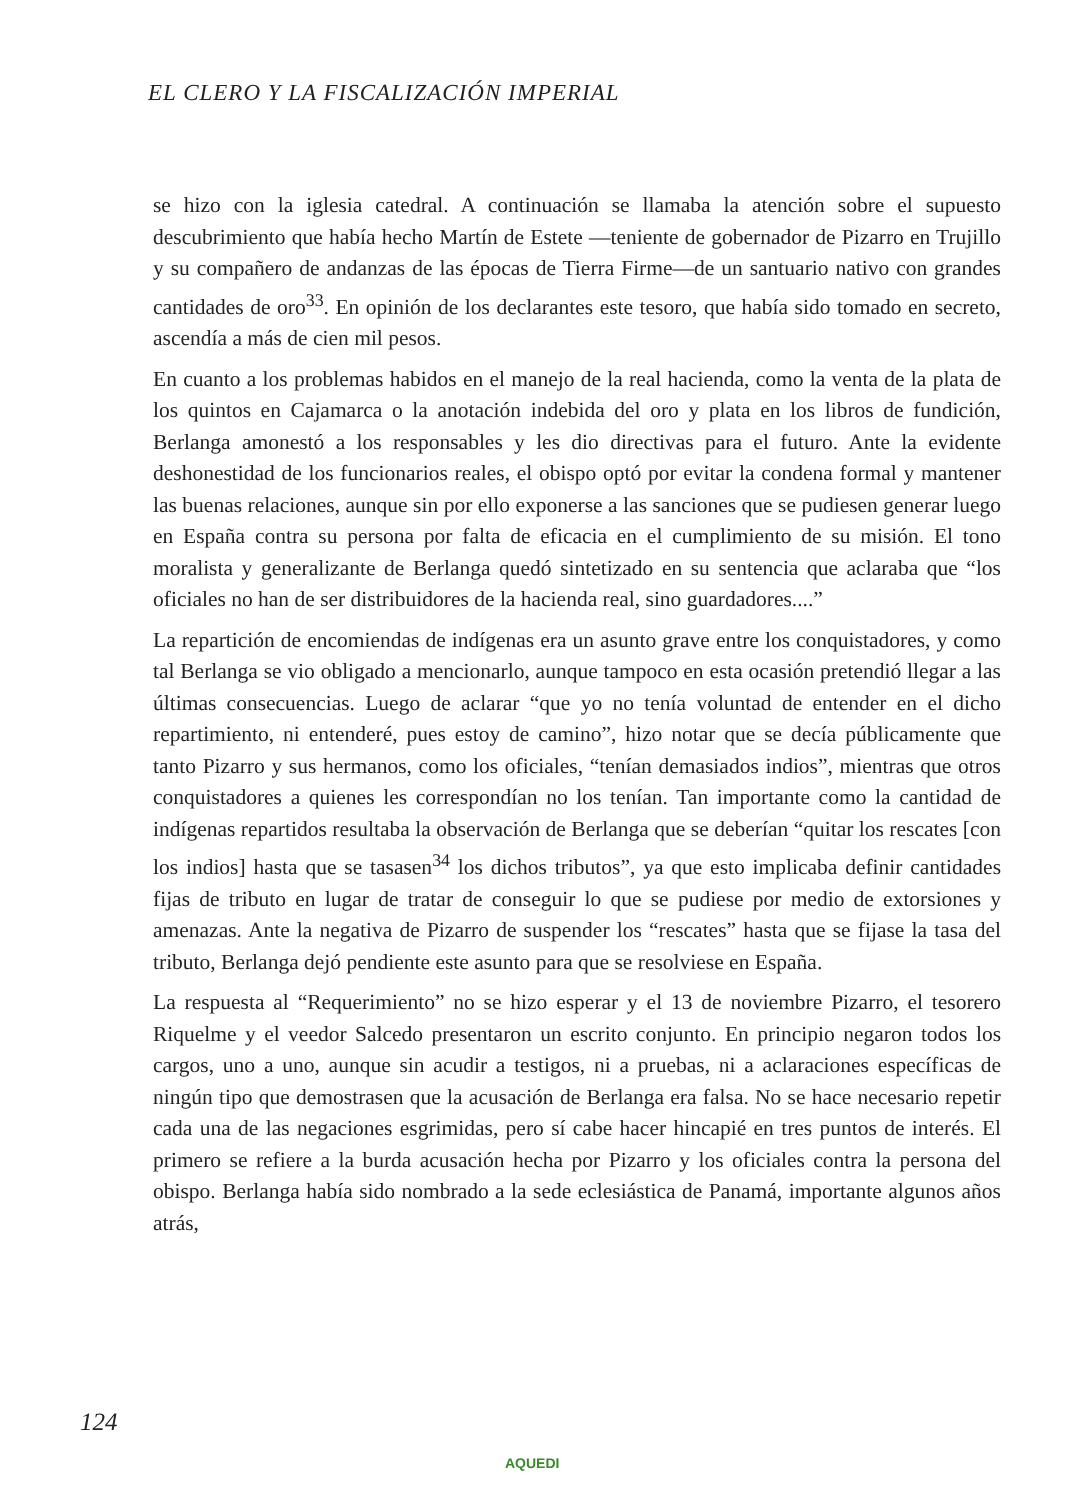EL CLERO Y LA FISCALIZACIÓN IMPERIAL
se hizo con la iglesia catedral. A continuación se llamaba la atención sobre el supuesto descubrimiento que había hecho Martín de Estete —teniente de gobernador de Pizarro en Trujillo y su compañero de andanzas de las épocas de Tierra Firme—de un santuario nativo con grandes cantidades de oro<sup>33</sup>. En opinión de los declarantes este tesoro, que había sido tomado en secreto, ascendía a más de cien mil pesos.
En cuanto a los problemas habidos en el manejo de la real hacienda, como la venta de la plata de los quintos en Cajamarca o la anotación indebida del oro y plata en los libros de fundición, Berlanga amonestó a los responsables y les dio directivas para el futuro. Ante la evidente deshonestidad de los funcionarios reales, el obispo optó por evitar la condena formal y mantener las buenas relaciones, aunque sin por ello exponerse a las sanciones que se pudiesen generar luego en España contra su persona por falta de eficacia en el cumplimiento de su misión. El tono moralista y generalizante de Berlanga quedó sintetizado en su sentencia que aclaraba que “los oficiales no han de ser distribuidores de la hacienda real, sino guardadores....”
La repartición de encomiendas de indígenas era un asunto grave entre los conquistadores, y como tal Berlanga se vio obligado a mencionarlo, aunque tampoco en esta ocasión pretendió llegar a las últimas consecuencias. Luego de aclarar “que yo no tenía voluntad de entender en el dicho repartimiento, ni entenderé, pues estoy de camino”, hizo notar que se decía públicamente que tanto Pizarro y sus hermanos, como los oficiales, “tenían demasiados indios”, mientras que otros conquistadores a quienes les correspondían no los tenían. Tan importante como la cantidad de indígenas repartidos resultaba la observación de Berlanga que se deberían “quitar los rescates [con los indios] hasta que se tasasen<sup>34</sup> los dichos tributos”, ya que esto implicaba definir cantidades fijas de tributo en lugar de tratar de conseguir lo que se pudiese por medio de extorsiones y amenazas. Ante la negativa de Pizarro de suspender los “rescates” hasta que se fijase la tasa del tributo, Berlanga dejó pendiente este asunto para que se resolviese en España.
La respuesta al “Requerimiento” no se hizo esperar y el 13 de noviembre Pizarro, el tesorero Riquelme y el veedor Salcedo presentaron un escrito conjunto. En principio negaron todos los cargos, uno a uno, aunque sin acudir a testigos, ni a pruebas, ni a aclaraciones específicas de ningún tipo que demostrasen que la acusación de Berlanga era falsa. No se hace necesario repetir cada una de las negaciones esgrimidas, pero sí cabe hacer hincapié en tres puntos de interés. El primero se refiere a la burda acusación hecha por Pizarro y los oficiales contra la persona del obispo. Berlanga había sido nombrado a la sede eclesiástica de Panamá, importante algunos años atrás,
124
AQUEDI